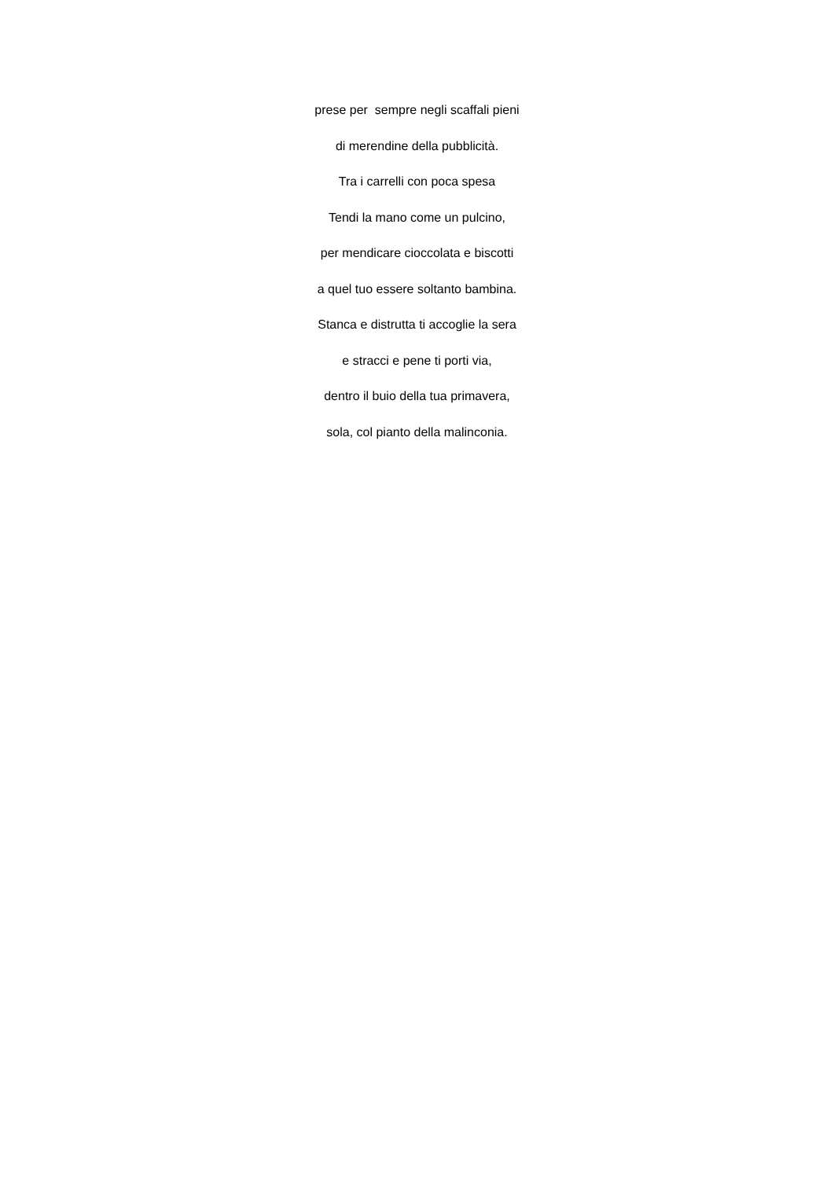prese per sempre negli scaffali pieni
di merendine della pubblicità.
Tra i carrelli con poca spesa
Tendi la mano come un pulcino,
per mendicare cioccolata e biscotti
a quel tuo essere soltanto bambina.
Stanca e distrutta ti accoglie la sera
e stracci e pene ti porti via,
dentro il buio della tua primavera,
sola, col pianto della malinconia.